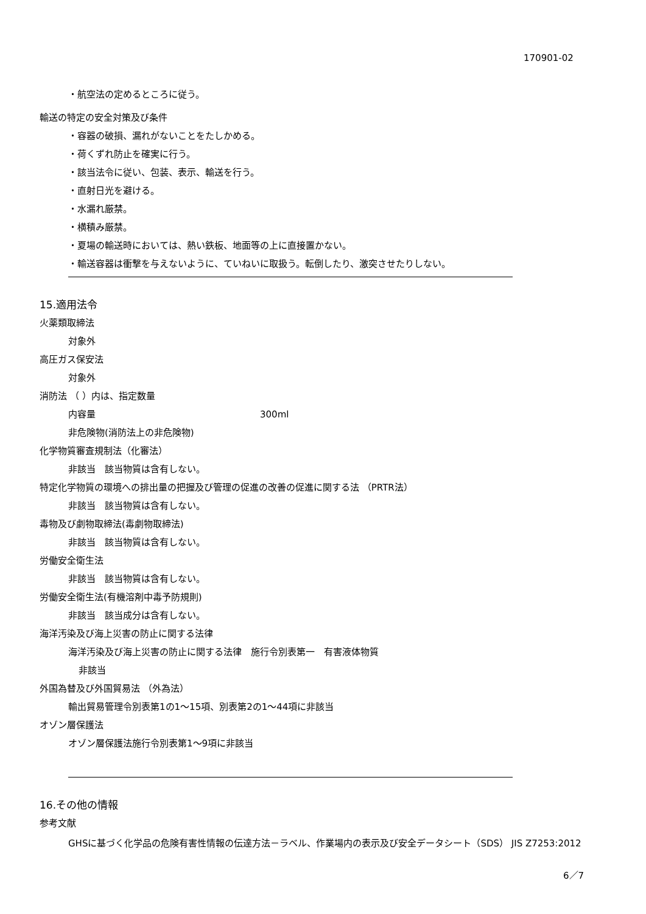170901-02
・航空法の定めるところに従う。
輸送の特定の安全対策及び条件
・容器の破損、漏れがないことをたしかめる。
・荷くずれ防止を確実に行う。
・該当法令に従い、包装、表示、輸送を行う。
・直射日光を避ける。
・水漏れ厳禁。
・横積み厳禁。
・夏場の輸送時においては、熱い鉄板、地面等の上に直接置かない。
・輸送容器は衝撃を与えないように、ていねいに取扱う。転倒したり、激突させたりしない。
15.適用法令
火薬類取締法
対象外
高圧ガス保安法
対象外
消防法 （ ）内は、指定数量
内容量 300ml
非危険物(消防法上の非危険物)
化学物質審査規制法（化審法）
非該当　該当物質は含有しない。
特定化学物質の環境への排出量の把握及び管理の促進の改善の促進に関する法 （PRTR法）
非該当　該当物質は含有しない。
毒物及び劇物取締法(毒劇物取締法)
非該当　該当物質は含有しない。
労働安全衛生法
非該当　該当物質は含有しない。
労働安全衛生法(有機溶剤中毒予防規則)
非該当　該当成分は含有しない。
海洋汚染及び海上災害の防止に関する法律
海洋汚染及び海上災害の防止に関する法律　施行令別表第一　有害液体物質
非該当
外国為替及び外国貿易法 （外為法）
輸出貿易管理令別表第1の1～15項、別表第2の1～44項に非該当
オゾン層保護法
オゾン層保護法施行令別表第1～9項に非該当
16.その他の情報
参考文献
GHSに基づく化学品の危険有害性情報の伝達方法－ラベル、作業場内の表示及び安全データシート（SDS） JIS Z7253:2012
6／7